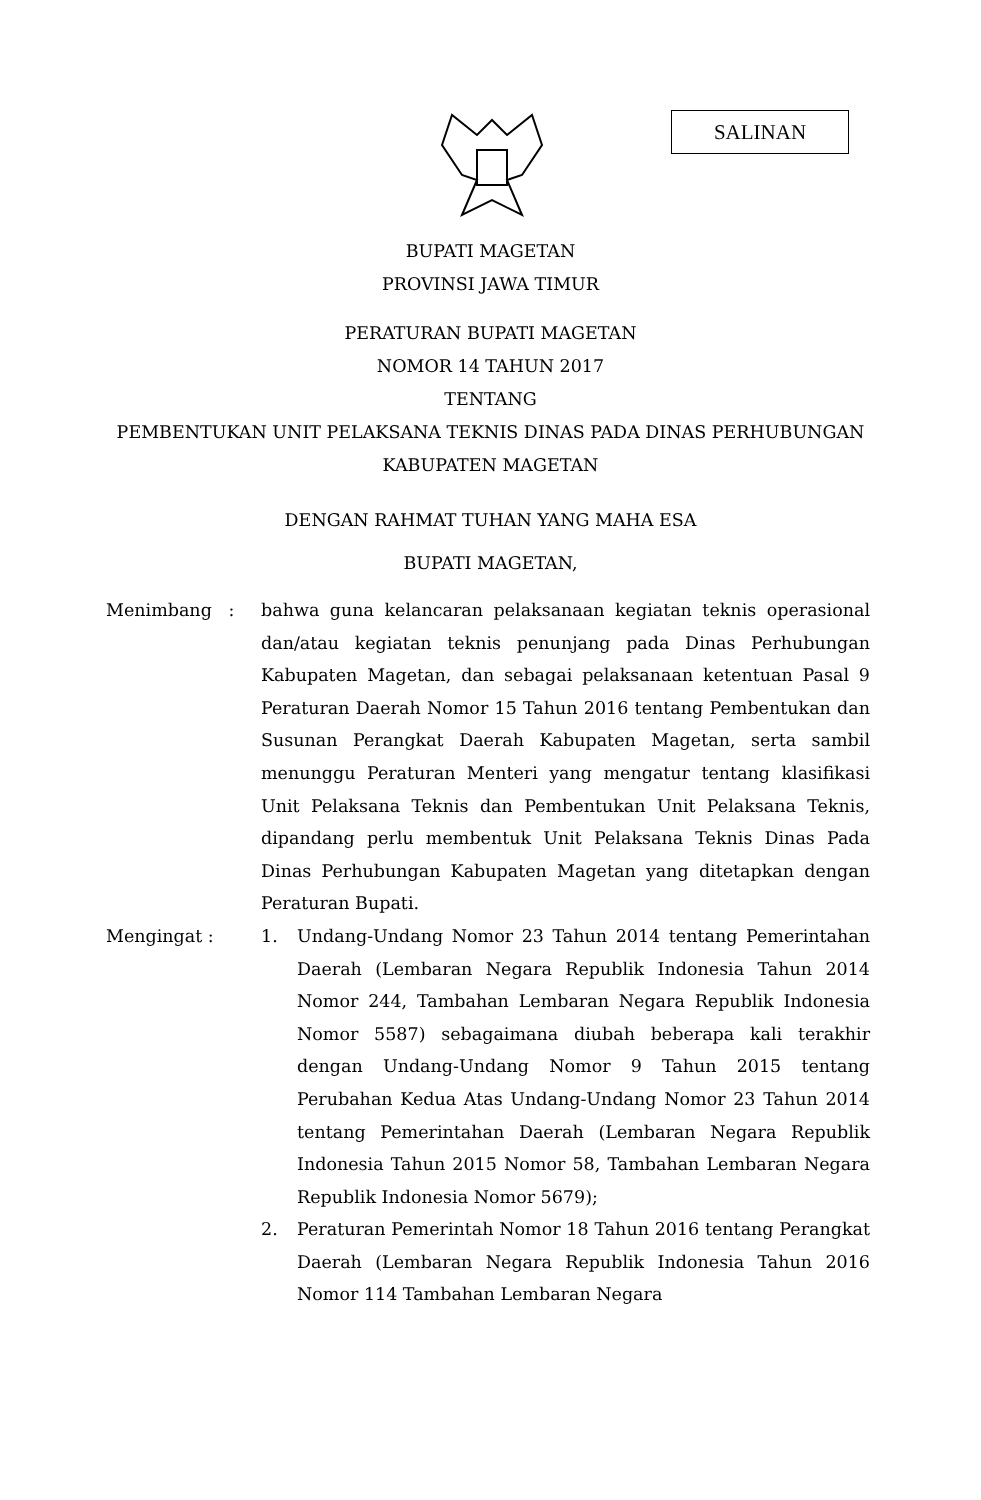SALINAN
BUPATI MAGETAN
PROVINSI JAWA TIMUR
PERATURAN BUPATI MAGETAN
NOMOR 14 TAHUN 2017
TENTANG
PEMBENTUKAN UNIT PELAKSANA TEKNIS DINAS PADA DINAS PERHUBUNGAN
KABUPATEN MAGETAN
DENGAN RAHMAT TUHAN YANG MAHA ESA
BUPATI MAGETAN,
Menimbang : bahwa guna kelancaran pelaksanaan kegiatan teknis operasional dan/atau kegiatan teknis penunjang pada Dinas Perhubungan Kabupaten Magetan, dan sebagai pelaksanaan ketentuan Pasal 9 Peraturan Daerah Nomor 15 Tahun 2016 tentang Pembentukan dan Susunan Perangkat Daerah Kabupaten Magetan, serta sambil menunggu Peraturan Menteri yang mengatur tentang klasifikasi Unit Pelaksana Teknis dan Pembentukan Unit Pelaksana Teknis, dipandang perlu membentuk Unit Pelaksana Teknis Dinas Pada Dinas Perhubungan Kabupaten Magetan yang ditetapkan dengan Peraturan Bupati.
Mengingat : 1. Undang-Undang Nomor 23 Tahun 2014 tentang Pemerintahan Daerah (Lembaran Negara Republik Indonesia Tahun 2014 Nomor 244, Tambahan Lembaran Negara Republik Indonesia Nomor 5587) sebagaimana diubah beberapa kali terakhir dengan Undang-Undang Nomor 9 Tahun 2015 tentang Perubahan Kedua Atas Undang-Undang Nomor 23 Tahun 2014 tentang Pemerintahan Daerah (Lembaran Negara Republik Indonesia Tahun 2015 Nomor 58, Tambahan Lembaran Negara Republik Indonesia Nomor 5679);
2. Peraturan Pemerintah Nomor 18 Tahun 2016 tentang Perangkat Daerah (Lembaran Negara Republik Indonesia Tahun 2016 Nomor 114 Tambahan Lembaran Negara